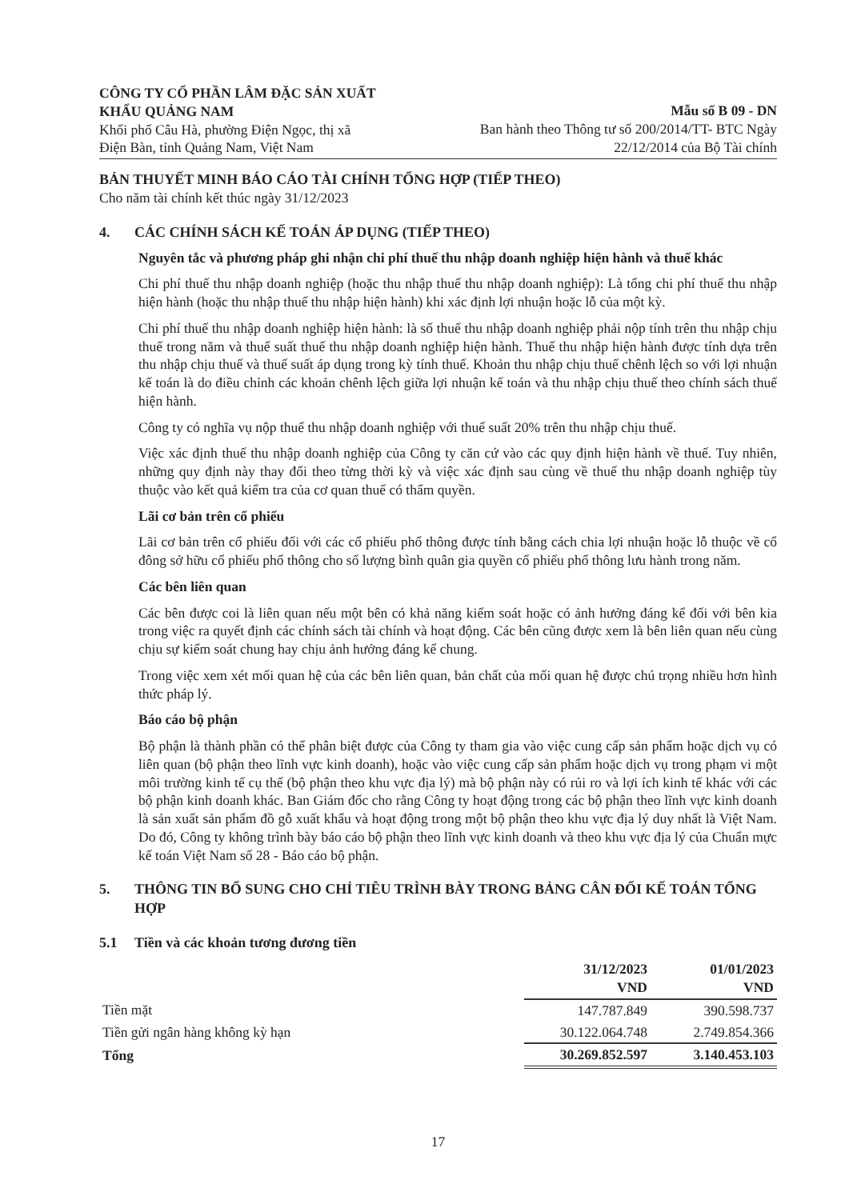CÔNG TY CỔ PHẦN LÂM ĐẶC SẢN XUẤT
KHẨU QUẢNG NAM
Khối phố Câu Hà, phường Điện Ngọc, thị xã
Điện Bàn, tỉnh Quảng Nam, Việt Nam
Mẫu số B 09 - DN
Ban hành theo Thông tư số 200/2014/TT- BTC Ngày
22/12/2014 của Bộ Tài chính
BẢN THUYẾT MINH BÁO CÁO TÀI CHÍNH TỔNG HỢP (TIẾP THEO)
Cho năm tài chính kết thúc ngày 31/12/2023
4. CÁC CHÍNH SÁCH KẾ TOÁN ÁP DỤNG (TIẾP THEO)
Nguyên tắc và phương pháp ghi nhận chi phí thuế thu nhập doanh nghiệp hiện hành và thuế khác
Chi phí thuế thu nhập doanh nghiệp (hoặc thu nhập thuế thu nhập doanh nghiệp): Là tổng chi phí thuế thu nhập hiện hành (hoặc thu nhập thuế thu nhập hiện hành) khi xác định lợi nhuận hoặc lỗ của một kỳ.
Chi phí thuế thu nhập doanh nghiệp hiện hành: là số thuế thu nhập doanh nghiệp phải nộp tính trên thu nhập chịu thuế trong năm và thuế suất thuế thu nhập doanh nghiệp hiện hành. Thuế thu nhập hiện hành được tính dựa trên thu nhập chịu thuế và thuế suất áp dụng trong kỳ tính thuế. Khoản thu nhập chịu thuế chênh lệch so với lợi nhuận kế toán là do điều chỉnh các khoản chênh lệch giữa lợi nhuận kế toán và thu nhập chịu thuế theo chính sách thuế hiện hành.
Công ty có nghĩa vụ nộp thuế thu nhập doanh nghiệp với thuế suất 20% trên thu nhập chịu thuế.
Việc xác định thuế thu nhập doanh nghiệp của Công ty căn cứ vào các quy định hiện hành về thuế. Tuy nhiên, những quy định này thay đổi theo từng thời kỳ và việc xác định sau cùng về thuế thu nhập doanh nghiệp tùy thuộc vào kết quả kiểm tra của cơ quan thuế có thẩm quyền.
Lãi cơ bản trên cổ phiếu
Lãi cơ bản trên cổ phiếu đối với các cổ phiếu phổ thông được tính bằng cách chia lợi nhuận hoặc lỗ thuộc về cổ đông sở hữu cổ phiếu phổ thông cho số lượng bình quân gia quyền cổ phiếu phổ thông lưu hành trong năm.
Các bên liên quan
Các bên được coi là liên quan nếu một bên có khả năng kiểm soát hoặc có ảnh hưởng đáng kể đối với bên kia trong việc ra quyết định các chính sách tài chính và hoạt động. Các bên cũng được xem là bên liên quan nếu cùng chịu sự kiểm soát chung hay chịu ảnh hưởng đáng kể chung.
Trong việc xem xét mối quan hệ của các bên liên quan, bản chất của mối quan hệ được chú trọng nhiều hơn hình thức pháp lý.
Báo cáo bộ phận
Bộ phận là thành phần có thể phân biệt được của Công ty tham gia vào việc cung cấp sản phẩm hoặc dịch vụ có liên quan (bộ phận theo lĩnh vực kinh doanh), hoặc vào việc cung cấp sản phẩm hoặc dịch vụ trong phạm vi một môi trường kinh tế cụ thể (bộ phận theo khu vực địa lý) mà bộ phận này có rủi ro và lợi ích kinh tế khác với các bộ phận kinh doanh khác. Ban Giám đốc cho rằng Công ty hoạt động trong các bộ phận theo lĩnh vực kinh doanh là sản xuất sản phẩm đồ gỗ xuất khẩu và hoạt động trong một bộ phận theo khu vực địa lý duy nhất là Việt Nam. Do đó, Công ty không trình bày báo cáo bộ phận theo lĩnh vực kinh doanh và theo khu vực địa lý của Chuẩn mực kế toán Việt Nam số 28 - Báo cáo bộ phận.
5. THÔNG TIN BỔ SUNG CHO CHỈ TIÊU TRÌNH BÀY TRONG BẢNG CÂN ĐỐI KẾ TOÁN TỔNG HỢP
5.1 Tiền và các khoản tương đương tiền
| | 31/12/2023 VND | 01/01/2023 VND |
| --- | --- | --- |
| Tiền mặt | 147.787.849 | 390.598.737 |
| Tiền gửi ngân hàng không kỳ hạn | 30.122.064.748 | 2.749.854.366 |
| Tổng | 30.269.852.597 | 3.140.453.103 |
17